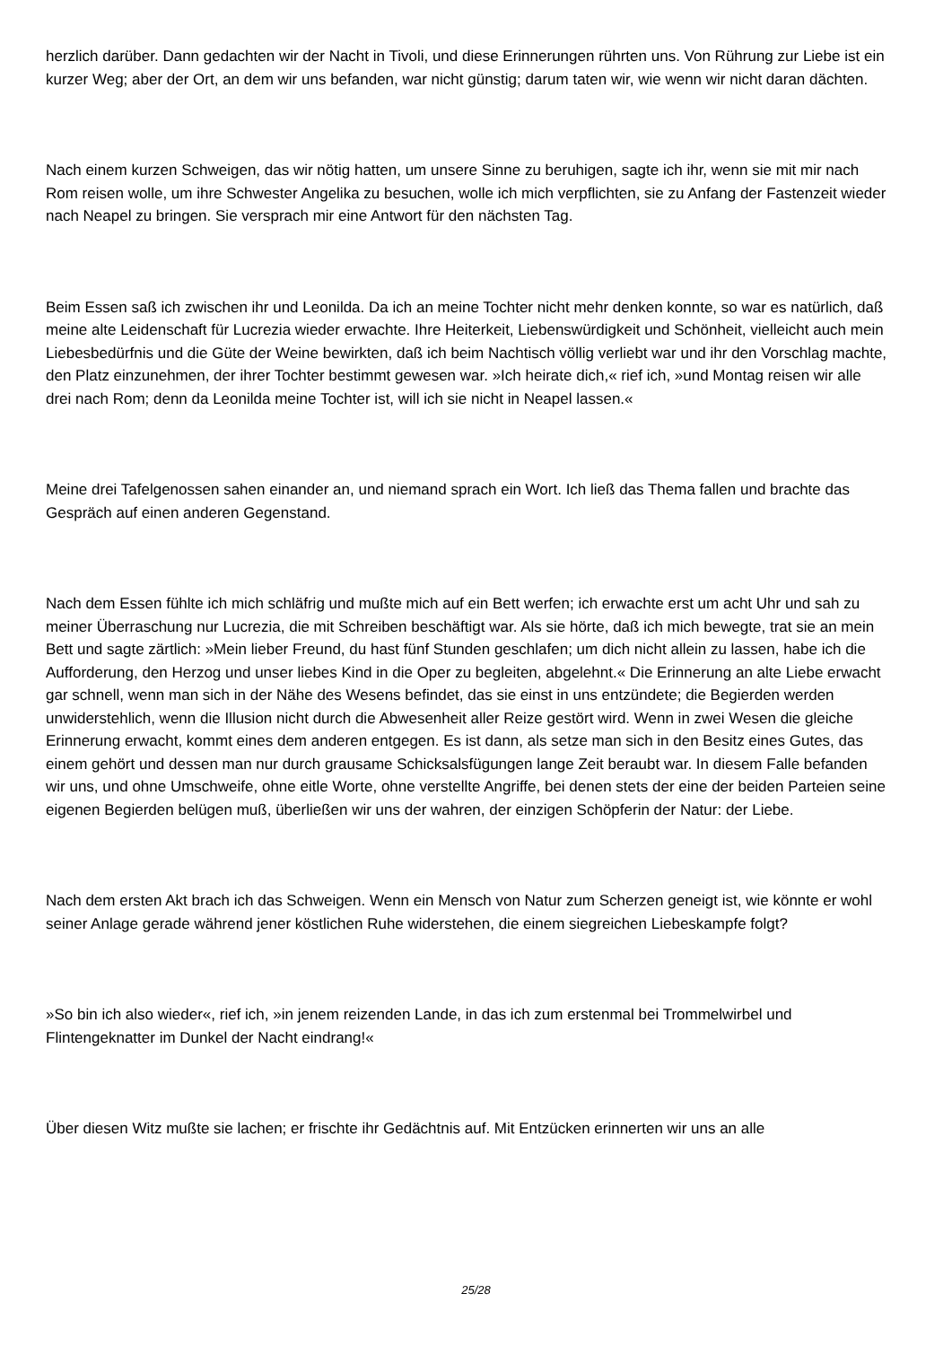herzlich darüber. Dann gedachten wir der Nacht in Tivoli, und diese Erinnerungen rührten uns. Von Rührung zur Liebe ist ein kurzer Weg; aber der Ort, an dem wir uns befanden, war nicht günstig; darum taten wir, wie wenn wir nicht daran dächten.
Nach einem kurzen Schweigen, das wir nötig hatten, um unsere Sinne zu beruhigen, sagte ich ihr, wenn sie mit mir nach Rom reisen wolle, um ihre Schwester Angelika zu besuchen, wolle ich mich verpflichten, sie zu Anfang der Fastenzeit wieder nach Neapel zu bringen. Sie versprach mir eine Antwort für den nächsten Tag.
Beim Essen saß ich zwischen ihr und Leonilda. Da ich an meine Tochter nicht mehr denken konnte, so war es natürlich, daß meine alte Leidenschaft für Lucrezia wieder erwachte. Ihre Heiterkeit, Liebenswürdigkeit und Schönheit, vielleicht auch mein Liebesbedürfnis und die Güte der Weine bewirkten, daß ich beim Nachtisch völlig verliebt war und ihr den Vorschlag machte, den Platz einzunehmen, der ihrer Tochter bestimmt gewesen war. »Ich heirate dich,« rief ich, »und Montag reisen wir alle drei nach Rom; denn da Leonilda meine Tochter ist, will ich sie nicht in Neapel lassen.«
Meine drei Tafelgenossen sahen einander an, und niemand sprach ein Wort. Ich ließ das Thema fallen und brachte das Gespräch auf einen anderen Gegenstand.
Nach dem Essen fühlte ich mich schläfrig und mußte mich auf ein Bett werfen; ich erwachte erst um acht Uhr und sah zu meiner Überraschung nur Lucrezia, die mit Schreiben beschäftigt war. Als sie hörte, daß ich mich bewegte, trat sie an mein Bett und sagte zärtlich: »Mein lieber Freund, du hast fünf Stunden geschlafen; um dich nicht allein zu lassen, habe ich die Aufforderung, den Herzog und unser liebes Kind in die Oper zu begleiten, abgelehnt.« Die Erinnerung an alte Liebe erwacht gar schnell, wenn man sich in der Nähe des Wesens befindet, das sie einst in uns entzündete; die Begierden werden unwiderstehlich, wenn die Illusion nicht durch die Abwesenheit aller Reize gestört wird. Wenn in zwei Wesen die gleiche Erinnerung erwacht, kommt eines dem anderen entgegen. Es ist dann, als setze man sich in den Besitz eines Gutes, das einem gehört und dessen man nur durch grausame Schicksalsfügungen lange Zeit beraubt war. In diesem Falle befanden wir uns, und ohne Umschweife, ohne eitle Worte, ohne verstellte Angriffe, bei denen stets der eine der beiden Parteien seine eigenen Begierden belügen muß, überließen wir uns der wahren, der einzigen Schöpferin der Natur: der Liebe.
Nach dem ersten Akt brach ich das Schweigen. Wenn ein Mensch von Natur zum Scherzen geneigt ist, wie könnte er wohl seiner Anlage gerade während jener köstlichen Ruhe widerstehen, die einem siegreichen Liebeskampfe folgt?
»So bin ich also wieder«, rief ich, »in jenem reizenden Lande, in das ich zum erstenmal bei Trommelwirbel und Flintengeknatter im Dunkel der Nacht eindrang!«
Über diesen Witz mußte sie lachen; er frischte ihr Gedächtnis auf. Mit Entzücken erinnerten wir uns an alle
25/28